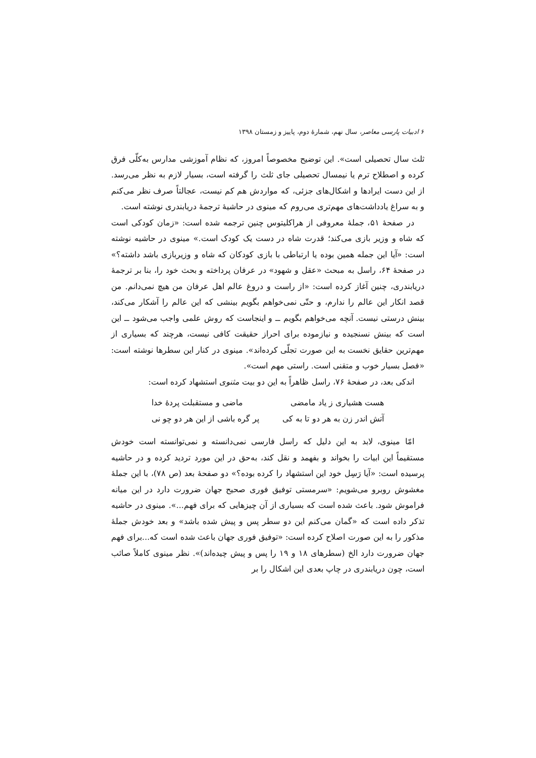۶ ادبیات پارسی معاصر، سال نهم، شمارهٔ دوم، پاییز و زمستان ۱۳۹۸
ثلث سال تحصیلی است». این توضیح مخصوصاً امروز، که نظام آموزشی مدارس به‌کلّی فرق کرده و اصطلاح ترم یا نیمسال تحصیلی جای ثلث را گرفته است، بسیار لازم به نظر می‌رسد. از این دست ایرادها و اشکال‌های جزئی، که مواردش هم کم نیست، عجالتاً صرف نظر می‌کنم و به سراغ یادداشت‌های مهم‌تری می‌روم که مینوی در حاشیهٔ ترجمهٔ دریابندری نوشته است.
در صفحهٔ ۵۱، جملهٔ معروفی از هراکلیتوس چنین ترجمه شده است: «زمان کودکی است که شاه و وزیر بازی می‌کند؛ قدرت شاه در دست یک کودک است.» مینوی در حاشیه نوشته است: «آیا این جمله همین بوده یا ارتباطی با بازی کودکان که شاه و وزیربازی باشد داشته؟» در صفحهٔ ۶۴، راسل به مبحث «عقل و شهود» در عرفان پرداخته و بحث خود را، بنا بر ترجمهٔ دریابندری، چنین آغاز کرده است: «از راست و دروغ عالم اهل عرفان من هیچ نمی‌دانم. من قصد انکار این عالم را ندارم، و حتّی نمی‌خواهم بگویم بینشی که این عالم را آشکار می‌کند، بینش درستی نیست. آنچه می‌خواهم بگویم ــ و اینجاست که روش علمی واجب می‌شود ــ این است که بینش نسنجیده و نیازموده برای احراز حقیقت کافی نیست، هرچند که بسیاری از مهم‌ترین حقایق نخست به این صورت تجلّی کرده‌اند». مینوی در کنار این سطرها نوشته است: «فصل بسیار خوب و متقنی است. راستی مهم است».
اندکی بعد، در صفحهٔ ۷۶، راسل ظاهراً به این دو بیت مثنوی استشهاد کرده است:
هست هشیاری ز یاد مامضی ماضی و مستقبلت پردهٔ خدا
آتش اندر زن به هر دو تا به کی پر گره باشی از این هر دو چو نی
امّا مینوی، لابد به این دلیل که راسل فارسی نمی‌دانسته و نمی‌توانسته است خودش مستقیماً این ابیات را بخواند و بفهمد و نقل کند، به‌حق در این مورد تردید کرده و در حاشیه پرسیده است: «آیا رَسِل خود این استشهاد را کرده بوده؟» دو صفحهٔ بعد (ص ۷۸)، با این جملهٔ مغشوش روبرو می‌شویم: «سرمستی توفیق فوری صحیح جهان ضرورت دارد در این میانه فراموش شود. باعث شده است که بسیاری از آن چیزهایی که برای فهم...». مینوی در حاشیه تذکر داده است که «گمان می‌کنم این دو سطر پس و پیش شده باشد» و بعد خودش جملهٔ مذکور را به این صورت اصلاح کرده است: «توفیق فوری جهان باعث شده است که...برای فهم جهان ضرورت دارد الخ (سطرهای ۱۸ و ۱۹ را پس و پیش چیده‌اند)». نظر مینوی کاملاً صائب است، چون دریابندری در چاپ بعدی این اشکال را بر